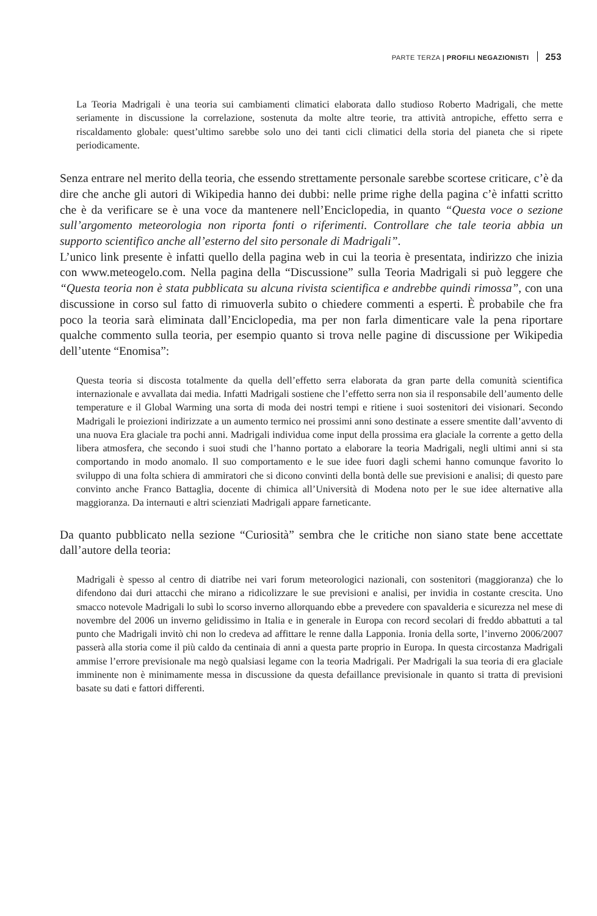PARTE TERZA | PROFILI NEGAZIONISTI 253
La Teoria Madrigali è una teoria sui cambiamenti climatici elaborata dallo studioso Roberto Madrigali, che mette seriamente in discussione la correlazione, sostenuta da molte altre teorie, tra attività antropiche, effetto serra e riscaldamento globale: quest’ultimo sarebbe solo uno dei tanti cicli climatici della storia del pianeta che si ripete periodicamente.
Senza entrare nel merito della teoria, che essendo strettamente personale sarebbe scortese criticare, c’è da dire che anche gli autori di Wikipedia hanno dei dubbi: nelle prime righe della pagina c’è infatti scritto che è da verificare se è una voce da mantenere nell’Enciclopedia, in quanto “Questa voce o sezione sull’argomento meteorologia non riporta fonti o riferimenti. Controllare che tale teoria abbia un supporto scientifico anche all’esterno del sito personale di Madrigali”.
L’unico link presente è infatti quello della pagina web in cui la teoria è presentata, indirizzo che inizia con www.meteogelo.com. Nella pagina della “Discussione” sulla Teoria Madrigali si può leggere che “Questa teoria non è stata pubblicata su alcuna rivista scientifica e andrebbe quindi rimossa”, con una discussione in corso sul fatto di rimuoverla subito o chiedere commenti a esperti. È probabile che fra poco la teoria sarà eliminata dall’Enciclopedia, ma per non farla dimenticare vale la pena riportare qualche commento sulla teoria, per esempio quanto si trova nelle pagine di discussione per Wikipedia dell’utente “Enomisa”:
Questa teoria si discosta totalmente da quella dell’effetto serra elaborata da gran parte della comunità scientifica internazionale e avvallata dai media. Infatti Madrigali sostiene che l’effetto serra non sia il responsabile dell’aumento delle temperature e il Global Warming una sorta di moda dei nostri tempi e ritiene i suoi sostenitori dei visionari. Secondo Madrigali le proiezioni indirizzate a un aumento termico nei prossimi anni sono destinate a essere smentite dall’avvento di una nuova Era glaciale tra pochi anni. Madrigali individua come input della prossima era glaciale la corrente a getto della libera atmosfera, che secondo i suoi studi che l’hanno portato a elaborare la teoria Madrigali, negli ultimi anni si sta comportando in modo anomalo. Il suo comportamento e le sue idee fuori dagli schemi hanno comunque favorito lo sviluppo di una folta schiera di ammiratori che si dicono convinti della bontà delle sue previsioni e analisi; di questo pare convinto anche Franco Battaglia, docente di chimica all’Università di Modena noto per le sue idee alternative alla maggioranza. Da internauti e altri scienziati Madrigali appare farneticante.
Da quanto pubblicato nella sezione “Curiosità” sembra che le critiche non siano state bene accettate dall’autore della teoria:
Madrigali è spesso al centro di diatribe nei vari forum meteorologici nazionali, con sostenitori (maggioranza) che lo difendono dai duri attacchi che mirano a ridicolizzare le sue previsioni e analisi, per invidia in costante crescita. Uno smacco notevole Madrigali lo subì lo scorso inverno allorquando ebbe a prevedere con spavalderia e sicurezza nel mese di novembre del 2006 un inverno gelidissimo in Italia e in generale in Europa con record secolari di freddo abbattuti a tal punto che Madrigali invitò chi non lo credeva ad affittare le renne dalla Lapponia. Ironia della sorte, l’inverno 2006/2007 passerà alla storia come il più caldo da centinaia di anni a questa parte proprio in Europa. In questa circostanza Madrigali ammise l’errore previsionale ma negò qualsiasi legame con la teoria Madrigali. Per Madrigali la sua teoria di era glaciale imminente non è minimamente messa in discussione da questa defaillance previsionale in quanto si tratta di previsioni basate su dati e fattori differenti.